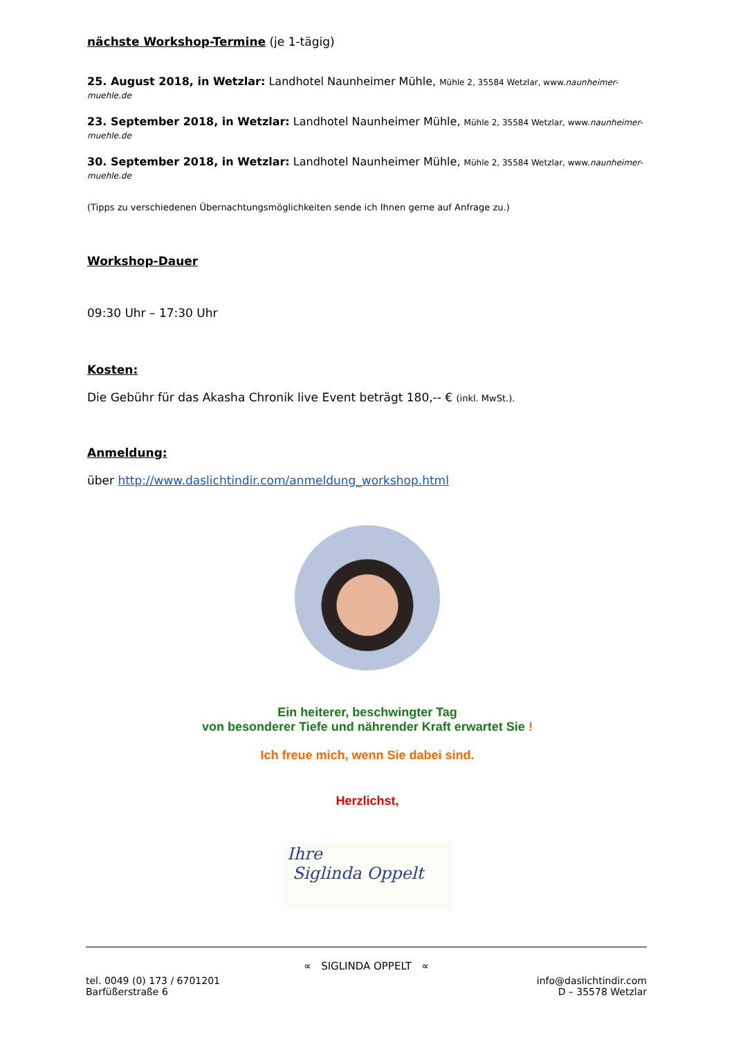nächste Workshop-Termine (je 1-tägig)
25. August 2018, in Wetzlar: Landhotel Naunheimer Mühle, Mühle 2, 35584 Wetzlar, www.naunheimer-muehle.de
23. September 2018, in Wetzlar: Landhotel Naunheimer Mühle, Mühle 2, 35584 Wetzlar, www.naunheimer-muehle.de
30. September 2018, in Wetzlar: Landhotel Naunheimer Mühle, Mühle 2, 35584 Wetzlar, www.naunheimer-muehle.de
(Tipps zu verschiedenen Übernachtungsmöglichkeiten sende ich Ihnen gerne auf Anfrage zu.)
Workshop-Dauer
09:30 Uhr – 17:30 Uhr
Kosten:
Die Gebühr für das Akasha Chronik live Event beträgt 180,-- € (inkl. MwSt.).
Anmeldung:
über http://www.daslichtindir.com/anmeldung_workshop.html
Ein heiterer, beschwingter Tag
von besonderer Tiefe und nährender Kraft erwartet Sie !
Ich freue mich, wenn Sie dabei sind.
Herzlichst,
Ihre
Siglinda Oppelt
∝ SIGLINDA OPPELT ∝
tel. 0049 (0) 173 / 6701201
Barfüßerstraße 6
info@daslichtindir.com
D – 35578 Wetzlar